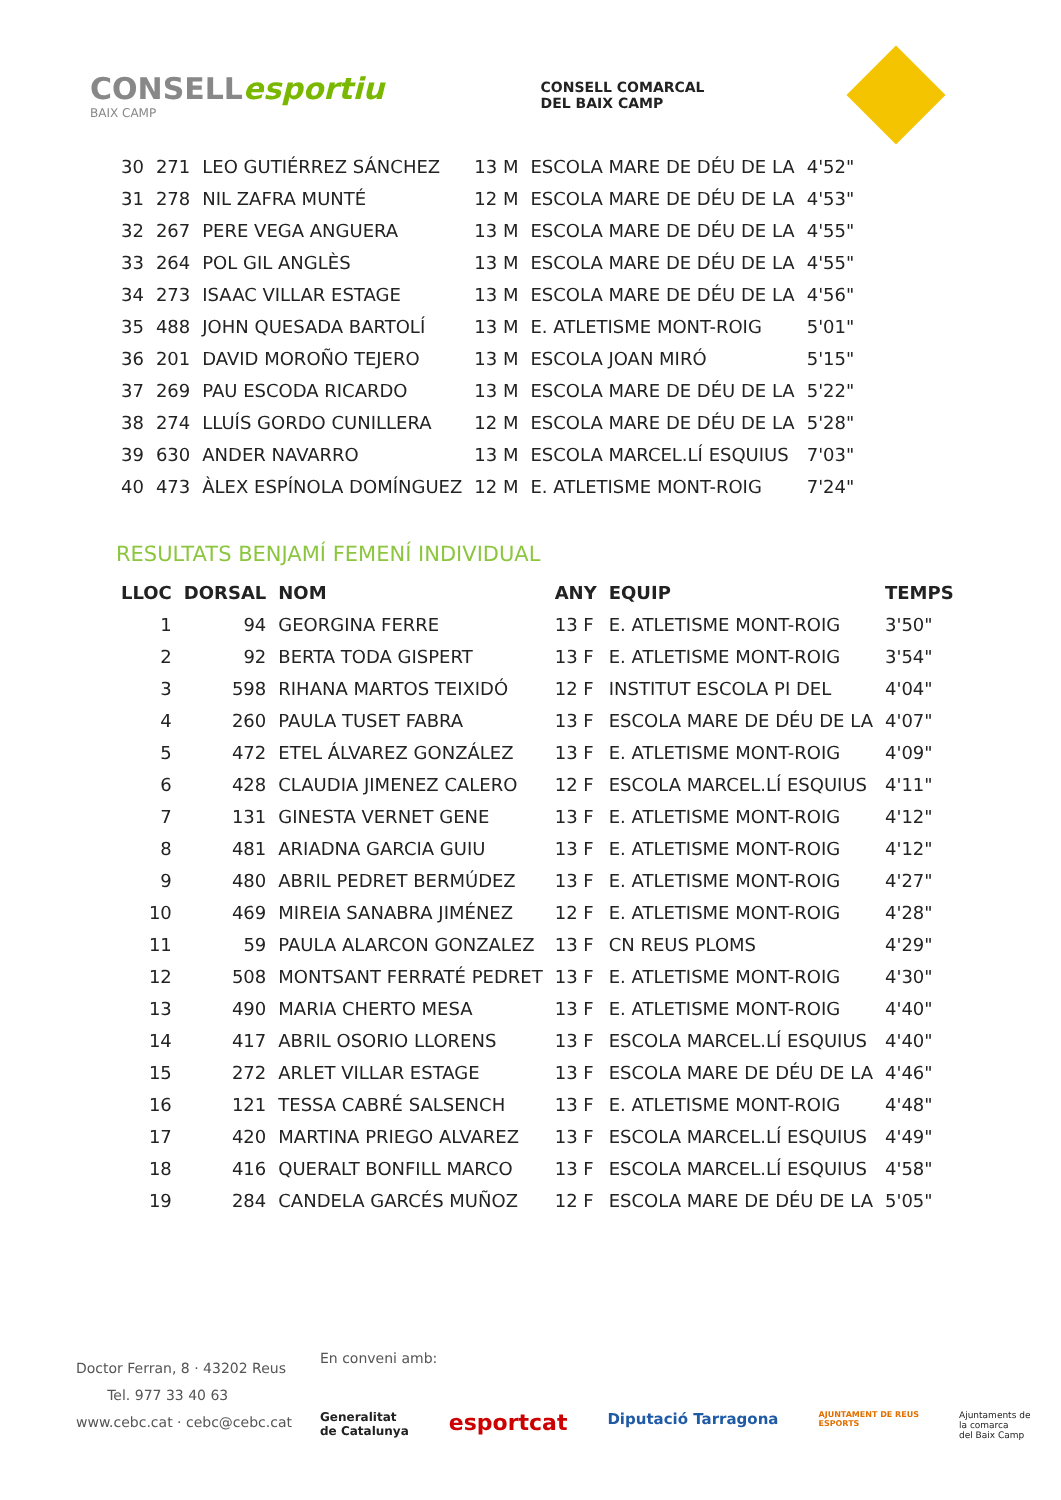CONSELLesportiu
BAIX CAMP
CONSELL COMARCAL
DEL BAIX CAMP
| 30 | 271 | LEO GUTIÉRREZ SÁNCHEZ | 13 M | ESCOLA MARE DE DÉU DE LA | 4'52" |
| 31 | 278 | NIL ZAFRA MUNTÉ | 12 M | ESCOLA MARE DE DÉU DE LA | 4'53" |
| 32 | 267 | PERE VEGA ANGUERA | 13 M | ESCOLA MARE DE DÉU DE LA | 4'55" |
| 33 | 264 | POL GIL ANGLÈS | 13 M | ESCOLA MARE DE DÉU DE LA | 4'55" |
| 34 | 273 | ISAAC VILLAR ESTAGE | 13 M | ESCOLA MARE DE DÉU DE LA | 4'56" |
| 35 | 488 | JOHN QUESADA BARTOLÍ | 13 M | E. ATLETISME MONT-ROIG | 5'01" |
| 36 | 201 | DAVID MOROÑO TEJERO | 13 M | ESCOLA JOAN MIRÓ | 5'15" |
| 37 | 269 | PAU ESCODA RICARDO | 13 M | ESCOLA MARE DE DÉU DE LA | 5'22" |
| 38 | 274 | LLUÍS GORDO CUNILLERA | 12 M | ESCOLA MARE DE DÉU DE LA | 5'28" |
| 39 | 630 | ANDER NAVARRO | 13 M | ESCOLA MARCEL.LÍ ESQUIUS | 7'03" |
| 40 | 473 | ÀLEX ESPÍNOLA DOMÍNGUEZ | 12 M | E. ATLETISME MONT-ROIG | 7'24" |
RESULTATS BENJAMÍ FEMENÍ INDIVIDUAL
| LLOC | DORSAL | NOM | ANY | EQUIP | TEMPS |
| --- | --- | --- | --- | --- | --- |
| 1 | 94 | GEORGINA FERRE | 13 F | E. ATLETISME MONT-ROIG | 3'50" |
| 2 | 92 | BERTA TODA GISPERT | 13 F | E. ATLETISME MONT-ROIG | 3'54" |
| 3 | 598 | RIHANA MARTOS TEIXIDÓ | 12 F | INSTITUT ESCOLA PI DEL | 4'04" |
| 4 | 260 | PAULA TUSET FABRA | 13 F | ESCOLA MARE DE DÉU DE LA | 4'07" |
| 5 | 472 | ETEL ÁLVAREZ GONZÁLEZ | 13 F | E. ATLETISME MONT-ROIG | 4'09" |
| 6 | 428 | CLAUDIA JIMENEZ CALERO | 12 F | ESCOLA MARCEL.LÍ ESQUIUS | 4'11" |
| 7 | 131 | GINESTA VERNET GENE | 13 F | E. ATLETISME MONT-ROIG | 4'12" |
| 8 | 481 | ARIADNA GARCIA GUIU | 13 F | E. ATLETISME MONT-ROIG | 4'12" |
| 9 | 480 | ABRIL PEDRET BERMÚDEZ | 13 F | E. ATLETISME MONT-ROIG | 4'27" |
| 10 | 469 | MIREIA SANABRA JIMÉNEZ | 12 F | E. ATLETISME MONT-ROIG | 4'28" |
| 11 | 59 | PAULA ALARCON GONZALEZ | 13 F | CN REUS PLOMS | 4'29" |
| 12 | 508 | MONTSANT FERRATÉ PEDRET | 13 F | E. ATLETISME MONT-ROIG | 4'30" |
| 13 | 490 | MARIA CHERTO MESA | 13 F | E. ATLETISME MONT-ROIG | 4'40" |
| 14 | 417 | ABRIL OSORIO LLORENS | 13 F | ESCOLA MARCEL.LÍ ESQUIUS | 4'40" |
| 15 | 272 | ARLET VILLAR ESTAGE | 13 F | ESCOLA MARE DE DÉU DE LA | 4'46" |
| 16 | 121 | TESSA CABRÉ SALSENCH | 13 F | E. ATLETISME MONT-ROIG | 4'48" |
| 17 | 420 | MARTINA PRIEGO ALVAREZ | 13 F | ESCOLA MARCEL.LÍ ESQUIUS | 4'49" |
| 18 | 416 | QUERALT BONFILL MARCO | 13 F | ESCOLA MARCEL.LÍ ESQUIUS | 4'58" |
| 19 | 284 | CANDELA GARCÉS MUÑOZ | 12 F | ESCOLA MARE DE DÉU DE LA | 5'05" |
Doctor Ferran, 8 · 43202 Reus
Tel. 977 33 40 63
www.cebc.cat · cebc@cebc.cat
En conveni amb:
Generalitat
de Catalunya esportcat Diputació Tarragona AJUNTAMENT DE REUS
ESPORTS Ajuntaments de
la comarca
del Baix Camp